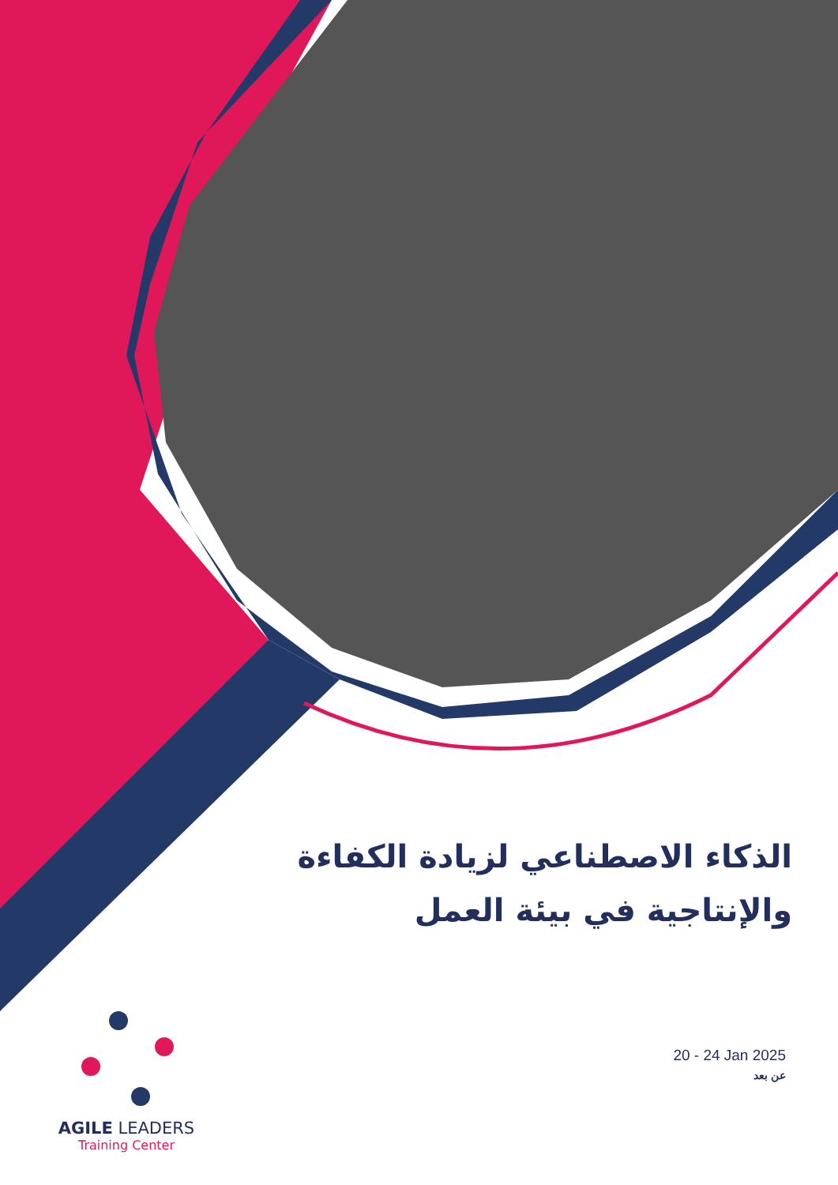الذكاء الاصطناعي لزيادة الكفاءة والإنتاجية في بيئة العمل
AGILE LEADERS
Training Center
20 - 24 Jan 2025
عن بعد